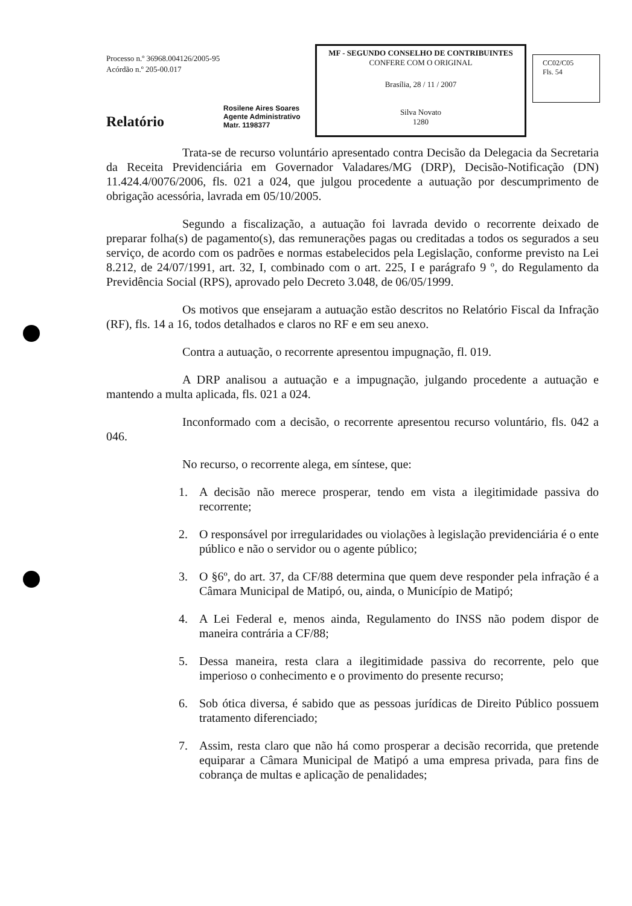Processo n.º 36968.004126/2005-95
Acórdão n.º 205-00.017
Rosilene Aires Soares
Agente Administrativo
Matr. 1198377
Relatório
MF - SEGUNDO CONSELHO DE CONTRIBUINTES
CONFERE COM O ORIGINAL
Brasília, 28 / 11 / 2007
Silva Novato
1280
CC02/C05
Fls. 54
Trata-se de recurso voluntário apresentado contra Decisão da Delegacia da Secretaria da Receita Previdenciária em Governador Valadares/MG (DRP), Decisão-Notificação (DN) 11.424.4/0076/2006, fls. 021 a 024, que julgou procedente a autuação por descumprimento de obrigação acessória, lavrada em 05/10/2005.
Segundo a fiscalização, a autuação foi lavrada devido o recorrente deixado de preparar folha(s) de pagamento(s), das remunerações pagas ou creditadas a todos os segurados a seu serviço, de acordo com os padrões e normas estabelecidos pela Legislação, conforme previsto na Lei 8.212, de 24/07/1991, art. 32, I, combinado com o art. 225, I e parágrafo 9 º, do Regulamento da Previdência Social (RPS), aprovado pelo Decreto 3.048, de 06/05/1999.
Os motivos que ensejaram a autuação estão descritos no Relatório Fiscal da Infração (RF), fls. 14 a 16, todos detalhados e claros no RF e em seu anexo.
Contra a autuação, o recorrente apresentou impugnação, fl. 019.
A DRP analisou a autuação e a impugnação, julgando procedente a autuação e mantendo a multa aplicada, fls. 021 a 024.
Inconformado com a decisão, o recorrente apresentou recurso voluntário, fls. 042 a 046.
No recurso, o recorrente alega, em síntese, que:
1. A decisão não merece prosperar, tendo em vista a ilegitimidade passiva do recorrente;
2. O responsável por irregularidades ou violações à legislação previdenciária é o ente público e não o servidor ou o agente público;
3. O §6º, do art. 37, da CF/88 determina que quem deve responder pela infração é a Câmara Municipal de Matipó, ou, ainda, o Município de Matipó;
4. A Lei Federal e, menos ainda, Regulamento do INSS não podem dispor de maneira contrária a CF/88;
5. Dessa maneira, resta clara a ilegitimidade passiva do recorrente, pelo que imperioso o conhecimento e o provimento do presente recurso;
6. Sob ótica diversa, é sabido que as pessoas jurídicas de Direito Público possuem tratamento diferenciado;
7. Assim, resta claro que não há como prosperar a decisão recorrida, que pretende equiparar a Câmara Municipal de Matipó a uma empresa privada, para fins de cobrança de multas e aplicação de penalidades;